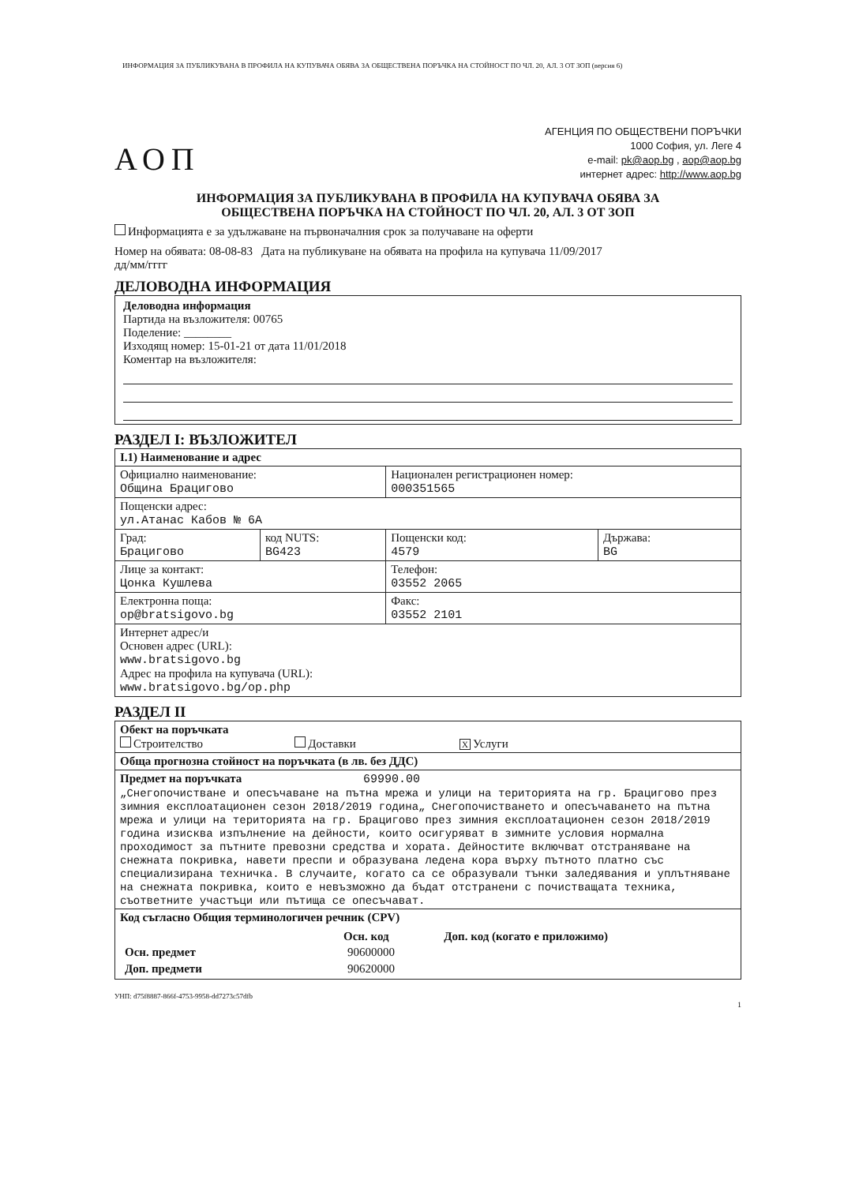ИНФОРМАЦИЯ ЗА ПУБЛИКУВАНА В ПРОФИЛА НА КУПУВАЧА ОБЯВА ЗА ОБЩЕСТВЕНА ПОРЪЧКА НА СТОЙНОСТ ПО ЧЛ. 20, АЛ. 3 ОТ ЗОП (версия 6)
АОП
АГЕНЦИЯ ПО ОБЩЕСТВЕНИ ПОРЪЧКИ
1000 София, ул. Леге 4
e-mail: pk@aop.bg , aop@aop.bg
интернет адрес: http://www.aop.bg
ИНФОРМАЦИЯ ЗА ПУБЛИКУВАНА В ПРОФИЛА НА КУПУВАЧА ОБЯВА ЗА
ОБЩЕСТВЕНА ПОРЪЧКА НА СТОЙНОСТ ПО ЧЛ. 20, АЛ. 3 ОТ ЗОП
Информацията е за удължаване на първоначалния срок за получаване на оферти
Номер на обявата: 08-08-83 Дата на публикуване на обявата на профила на купувача 11/09/2017
дд/мм/гггг
ДЕЛОВОДНА ИНФОРМАЦИЯ
Деловодна информация
Партида на възложителя: 00765
Поделение: ________
Изходящ номер: 15-01-21 от дата 11/01/2018
Коментар на възложителя:
РАЗДЕЛ I: ВЪЗЛОЖИТЕЛ
| I.1) Наименование и адрес | | | |
| Официално наименование: Община Брацигово | | Национален регистрационен номер: 000351565 | |
| Пощенски адрес: ул.Атанас Кабов № 6А | | | |
| Град: Брацигово | код NUTS: BG423 | Пощенски код: 4579 | Държава: BG |
| Лице за контакт: Цонка Кушлева | | Телефон: 03552 2065 | |
| Електронна поща: op@bratsigovo.bg | | Факс: 03552 2101 | |
| Интернет адрес/и Основен адрес (URL): www.bratsigovo.bg Адрес на профила на купувача (URL): www.bratsigovo.bg/op.php | | | |
РАЗДЕЛ II
| Обект на поръчката Строителство Доставки X Услуги |
| Обща прогнозна стойност на поръчката (в лв. без ДДС) |
| Предмет на поръчката 69990.00 „Снегопочистване и опесъчаване на пътна мрежа и улици на територията на гр. Брацигово през зимния експлоатационен сезон 2018/2019 година„ Снегопочистването и опесъчаването на пътна мрежа и улици на територията на гр. Брацигово през зимния експлоатационен сезон 2018/2019 година изисква изпълнение на дейности, които осигуряват в зимните условия нормална проходимост за пътните превозни средства и хората. Дейностите включват отстраняване на снежната покривка, навети преспи и образувана ледена кора върху пътното платно със специализирана техничка. В случаите, когато са се образували тънки заледявания и уплътняване на снежната покривка, които е невъзможно да бъдат отстранени с почистващата техника, съответните участъци или пътища се опесъчават. |
| Код съгласно Общия терминологичен речник (CPV) / / Осн. код / Доп. код (когато е приложимо) / / --- / --- / --- / / Осн. предмет / 90600000 / / / Доп. предмети / 90620000 / / |
УНП: d75f8887-866f-4753-9958-dd7273c57dfb
1